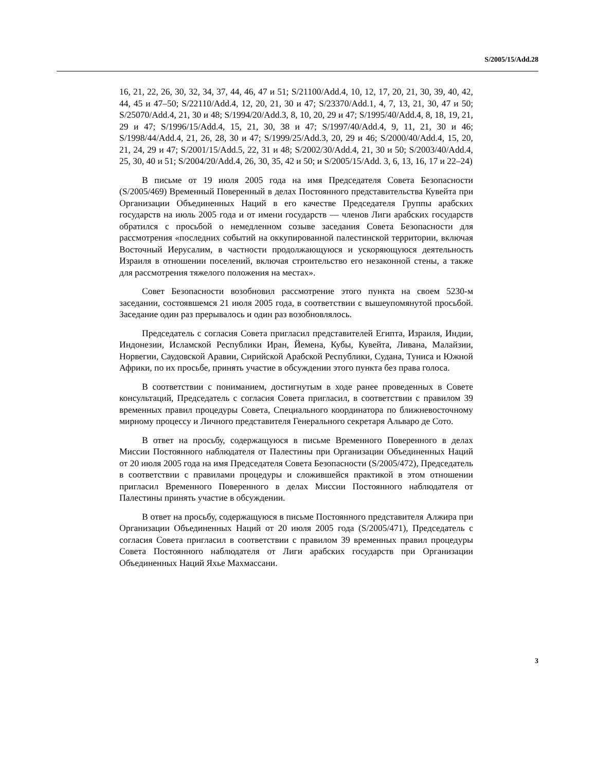S/2005/15/Add.28
16, 21, 22, 26, 30, 32, 34, 37, 44, 46, 47 и 51; S/21100/Add.4, 10, 12, 17, 20, 21, 30, 39, 40, 42, 44, 45 и 47–50; S/22110/Add.4, 12, 20, 21, 30 и 47; S/23370/Add.1, 4, 7, 13, 21, 30, 47 и 50; S/25070/Add.4, 21, 30 и 48; S/1994/20/Add.3, 8, 10, 20, 29 и 47; S/1995/40/Add.4, 8, 18, 19, 21, 29 и 47; S/1996/15/Add.4, 15, 21, 30, 38 и 47; S/1997/40/Add.4, 9, 11, 21, 30 и 46; S/1998/44/Add.4, 21, 26, 28, 30 и 47; S/1999/25/Add.3, 20, 29 и 46; S/2000/40/Add.4, 15, 20, 21, 24, 29 и 47; S/2001/15/Add.5, 22, 31 и 48; S/2002/30/Add.4, 21, 30 и 50; S/2003/40/Add.4, 25, 30, 40 и 51; S/2004/20/Add.4, 26, 30, 35, 42 и 50; и S/2005/15/Add. 3, 6, 13, 16, 17 и 22–24)
В письме от 19 июля 2005 года на имя Председателя Совета Безопасности (S/2005/469) Временный Поверенный в делах Постоянного представительства Кувейта при Организации Объединенных Наций в его качестве Председателя Группы арабских государств на июль 2005 года и от имени государств — членов Лиги арабских государств обратился с просьбой о немедленном созыве заседания Совета Безопасности для рассмотрения «последних событий на оккупированной палестинской территории, включая Восточный Иерусалим, в частности продолжающуюся и ускоряющуюся деятельность Израиля в отношении поселений, включая строительство его незаконной стены, а также для рассмотрения тяжелого положения на местах».
Совет Безопасности возобновил рассмотрение этого пункта на своем 5230-м заседании, состоявшемся 21 июля 2005 года, в соответствии с вышеупомянутой просьбой. Заседание один раз прерывалось и один раз возобновлялось.
Председатель с согласия Совета пригласил представителей Египта, Израиля, Индии, Индонезии, Исламской Республики Иран, Йемена, Кубы, Кувейта, Ливана, Малайзии, Норвегии, Саудовской Аравии, Сирийской Арабской Республики, Судана, Туниса и Южной Африки, по их просьбе, принять участие в обсуждении этого пункта без права голоса.
В соответствии с пониманием, достигнутым в ходе ранее проведенных в Совете консультаций, Председатель с согласия Совета пригласил, в соответствии с правилом 39 временных правил процедуры Совета, Специального координатора по ближневосточному мирному процессу и Личного представителя Генерального секретаря Альваро де Сото.
В ответ на просьбу, содержащуюся в письме Временного Поверенного в делах Миссии Постоянного наблюдателя от Палестины при Организации Объединенных Наций от 20 июля 2005 года на имя Председателя Совета Безопасности (S/2005/472), Председатель в соответствии с правилами процедуры и сложившейся практикой в этом отношении пригласил Временного Поверенного в делах Миссии Постоянного наблюдателя от Палестины принять участие в обсуждении.
В ответ на просьбу, содержащуюся в письме Постоянного представителя Алжира при Организации Объединенных Наций от 20 июля 2005 года (S/2005/471), Председатель с согласия Совета пригласил в соответствии с правилом 39 временных правил процедуры Совета Постоянного наблюдателя от Лиги арабских государств при Организации Объединенных Наций Яхье Махмассани.
3